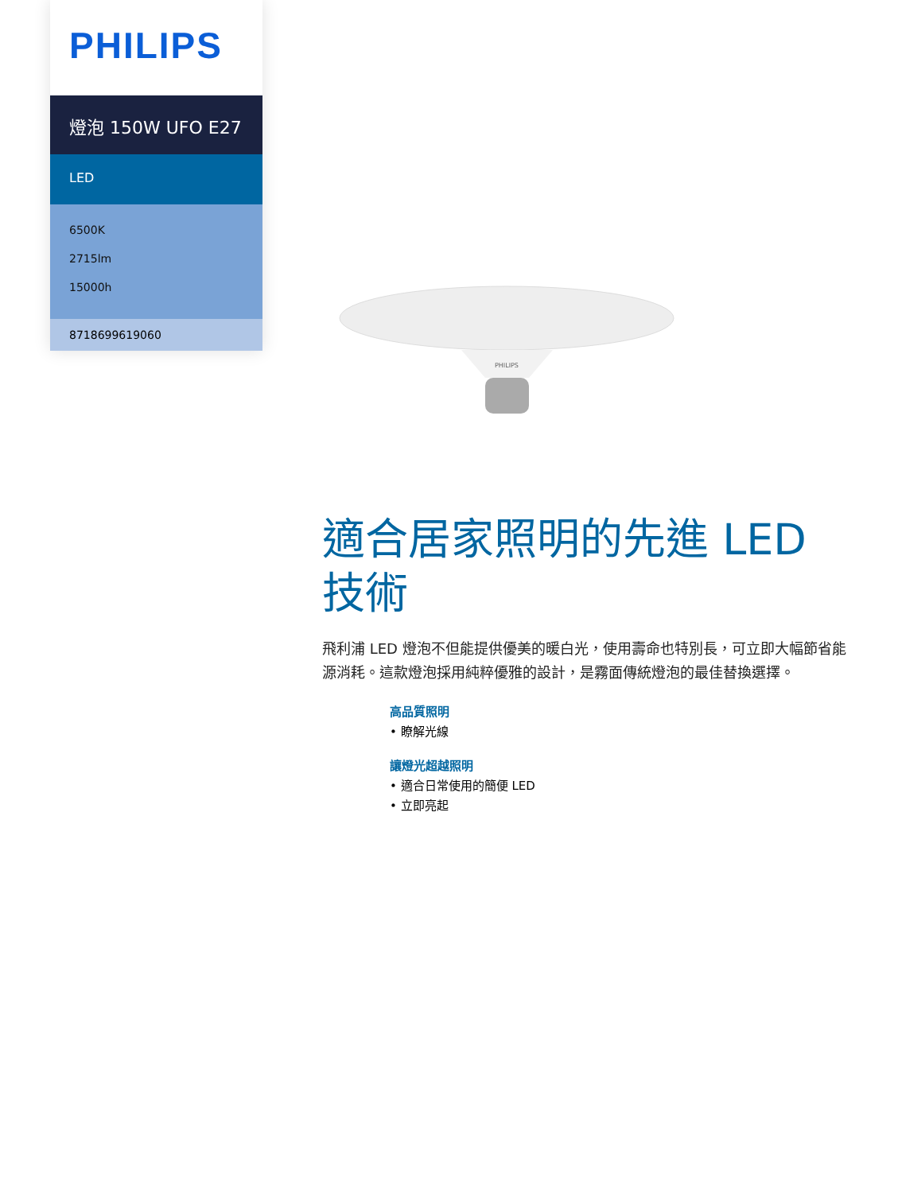PHILIPS
燈泡 150W UFO E27
LED
6500K
2715lm
15000h
8718699619060
PHILIPS
適合居家照明的先進 LED 技術
飛利浦 LED 燈泡不但能提供優美的暖白光，使用壽命也特別長，可立即大幅節省能源消耗。這款燈泡採用純粹優雅的設計，是霧面傳統燈泡的最佳替換選擇。
高品質照明
• 瞭解光線
讓燈光超越照明
• 適合日常使用的簡便 LED
• 立即亮起